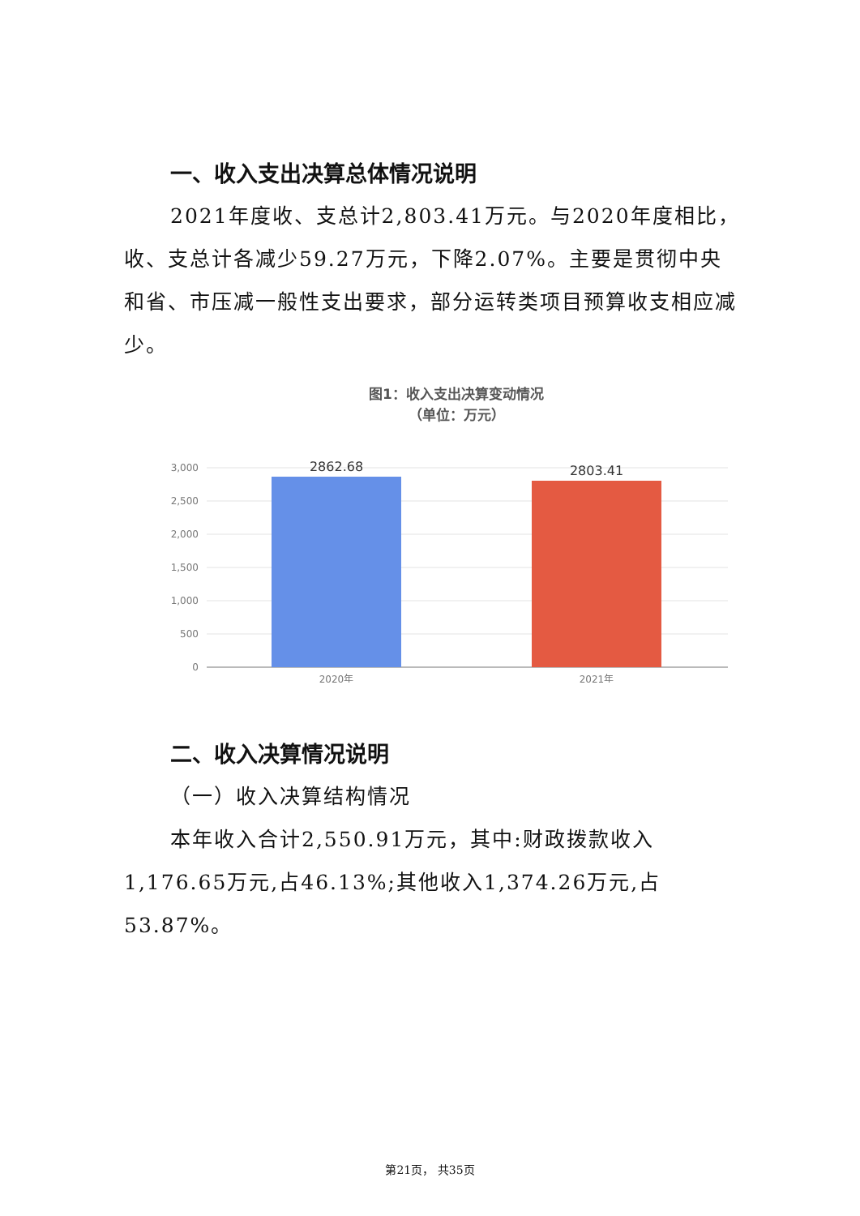一、收入支出决算总体情况说明
2021年度收、支总计2,803.41万元。与2020年度相比，收、支总计各减少59.27万元，下降2.07%。主要是贯彻中央和省、市压减一般性支出要求，部分运转类项目预算收支相应减少。
图1：收入支出决算变动情况
（单位：万元）
3,000
2,500
2,000
1,500
1,000
500
0
2862.68
2803.41
2020年
2021年
二、收入决算情况说明
（一）收入决算结构情况
本年收入合计2,550.91万元，其中:财政拨款收入1,176.65万元,占46.13%;其他收入1,374.26万元,占53.87%。
第21页， 共35页